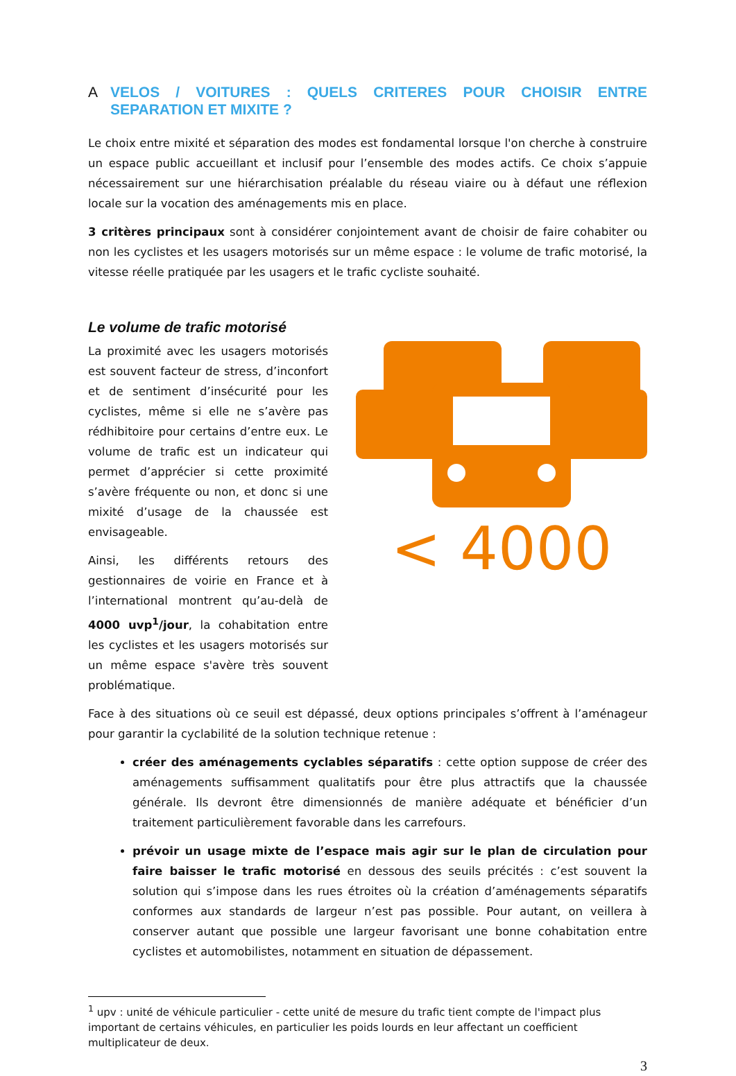A VELOS / VOITURES : QUELS CRITERES POUR CHOISIR ENTRE SEPARATION ET MIXITE ?
Le choix entre mixité et séparation des modes est fondamental lorsque l'on cherche à construire un espace public accueillant et inclusif pour l’ensemble des modes actifs. Ce choix s’appuie nécessairement sur une hiérarchisation préalable du réseau viaire ou à défaut une réflexion locale sur la vocation des aménagements mis en place.
3 critères principaux sont à considérer conjointement avant de choisir de faire cohabiter ou non les cyclistes et les usagers motorisés sur un même espace : le volume de trafic motorisé, la vitesse réelle pratiquée par les usagers et le trafic cycliste souhaité.
Le volume de trafic motorisé
La proximité avec les usagers motorisés est souvent facteur de stress, d’inconfort et de sentiment d’insécurité pour les cyclistes, même si elle ne s’avère pas rédhibitoire pour certains d’entre eux. Le volume de trafic est un indicateur qui permet d’apprécier si cette proximité s’avère fréquente ou non, et donc si une mixité d’usage de la chaussée est envisageable.
Ainsi, les différents retours des gestionnaires de voirie en France et à l’international montrent qu’au-delà de 4000 uvp<sup>1</sup>/jour, la cohabitation entre les cyclistes et les usagers motorisés sur un même espace s'avère très souvent problématique.
< 4000
Face à des situations où ce seuil est dépassé, deux options principales s’offrent à l’aménageur pour garantir la cyclabilité de la solution technique retenue :
créer des aménagements cyclables séparatifs : cette option suppose de créer des aménagements suffisamment qualitatifs pour être plus attractifs que la chaussée générale. Ils devront être dimensionnés de manière adéquate et bénéficier d’un traitement particulièrement favorable dans les carrefours.
prévoir un usage mixte de l’espace mais agir sur le plan de circulation pour faire baisser le trafic motorisé en dessous des seuils précités : c’est souvent la solution qui s’impose dans les rues étroites où la création d’aménagements séparatifs conformes aux standards de largeur n’est pas possible. Pour autant, on veillera à conserver autant que possible une largeur favorisant une bonne cohabitation entre cyclistes et automobilistes, notamment en situation de dépassement.
<sup>1</sup> upv : unité de véhicule particulier - cette unité de mesure du trafic tient compte de l'impact plus important de certains véhicules, en particulier les poids lourds en leur affectant un coefficient multiplicateur de deux.
3